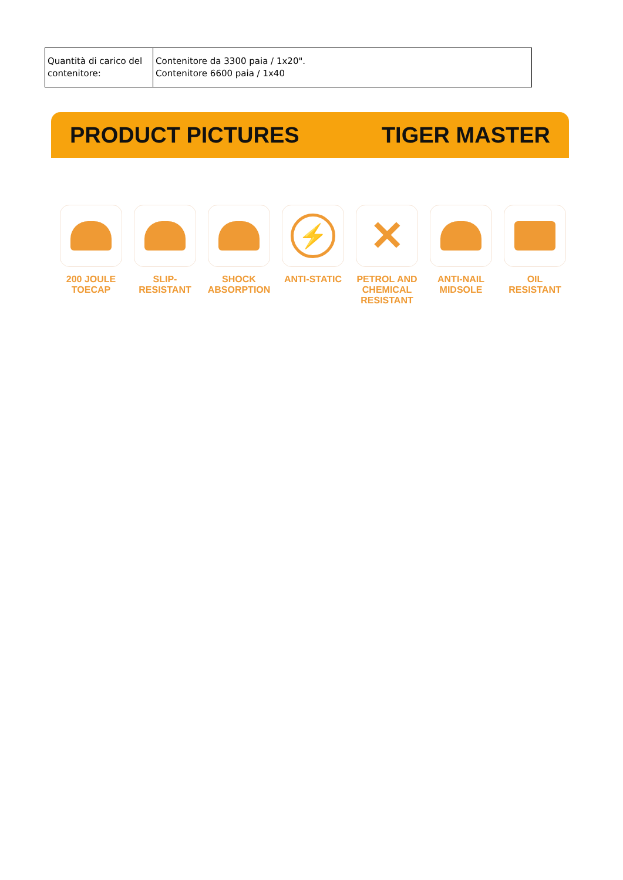| Quantità di carico del contenitore: | Contenitore da 3300 paia / 1x20". Contenitore 6600 paia / 1x40 |
PRODUCT PICTURES TIGER MASTER
200 JOULE
TOECAP
SLIP-
RESISTANT
SHOCK
ABSORPTION
⚡
ANTI-STATIC
✕
PETROL AND
CHEMICAL
RESISTANT
ANTI-NAIL
MIDSOLE
OIL
RESISTANT